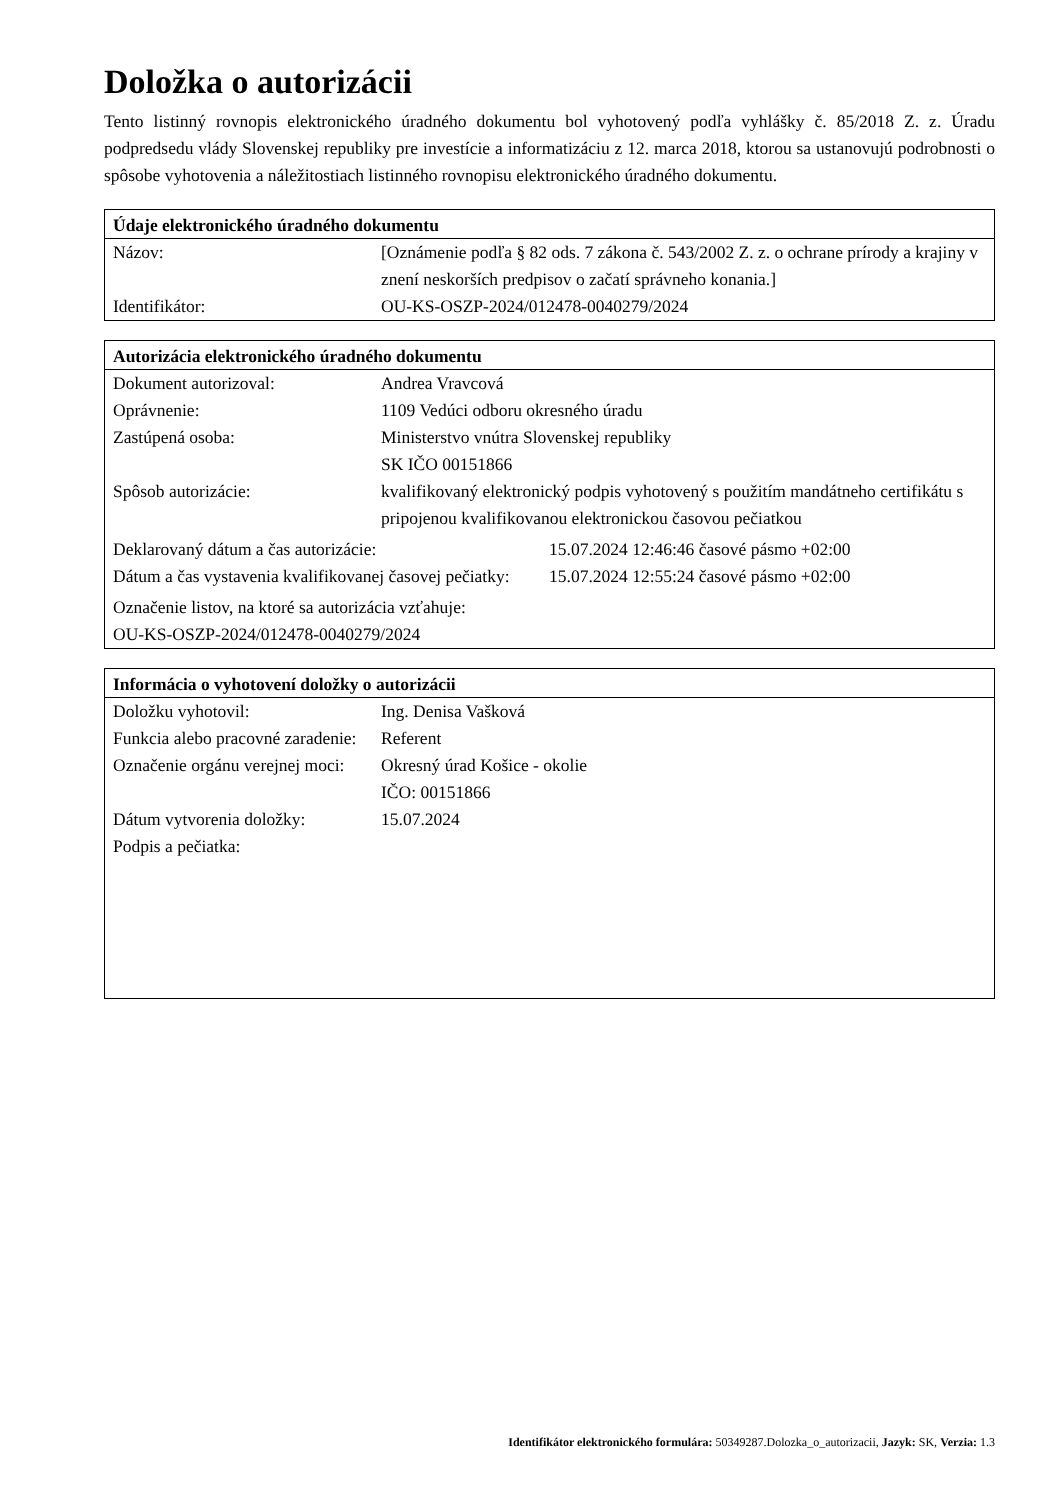Doložka o autorizácii
Tento listinný rovnopis elektronického úradného dokumentu bol vyhotovený podľa vyhlášky č. 85/2018 Z. z. Úradu podpredsedu vlády Slovenskej republiky pre investície a informatizáciu z 12. marca 2018, ktorou sa ustanovujú podrobnosti o spôsobe vyhotovenia a náležitostiach listinného rovnopisu elektronického úradného dokumentu.
| Údaje elektronického úradného dokumentu | |
| --- | --- |
| Názov: | [Oznámenie podľa § 82 ods. 7 zákona č. 543/2002 Z. z. o ochrane prírody a krajiny v znení neskorších predpisov o začatí správneho konania.] |
| Identifikátor: | OU-KS-OSZP-2024/012478-0040279/2024 |
| Autorizácia elektronického úradného dokumentu | |
| --- | --- |
| Dokument autorizoval: | Andrea Vravcová |
| Oprávnenie: | 1109 Vedúci odboru okresného úradu |
| Zastúpená osoba: | Ministerstvo vnútra Slovenskej republiky SK IČO 00151866 |
| Spôsob autorizácie: | kvalifikovaný elektronický podpis vyhotovený s použitím mandátneho certifikátu s pripojenou kvalifikovanou elektronickou časovou pečiatkou |
| / Deklarovaný dátum a čas autorizácie: / 15.07.2024 12:46:46 časové pásmo +02:00 / / Dátum a čas vystavenia kvalifikovanej časovej pečiatky: / 15.07.2024 12:55:24 časové pásmo +02:00 / | |
| Označenie listov, na ktoré sa autorizácia vzťahuje: OU-KS-OSZP-2024/012478-0040279/2024 | |
| Informácia o vyhotovení doložky o autorizácii | |
| --- | --- |
| Doložku vyhotovil: | Ing. Denisa Vašková |
| Funkcia alebo pracovné zaradenie: | Referent |
| Označenie orgánu verejnej moci: | Okresný úrad Košice - okolie IČO: 00151866 |
| Dátum vytvorenia doložky: | 15.07.2024 |
| Podpis a pečiatka: | |
Identifikátor elektronického formulára: 50349287.Dolozka_o_autorizacii, Jazyk: SK, Verzia: 1.3